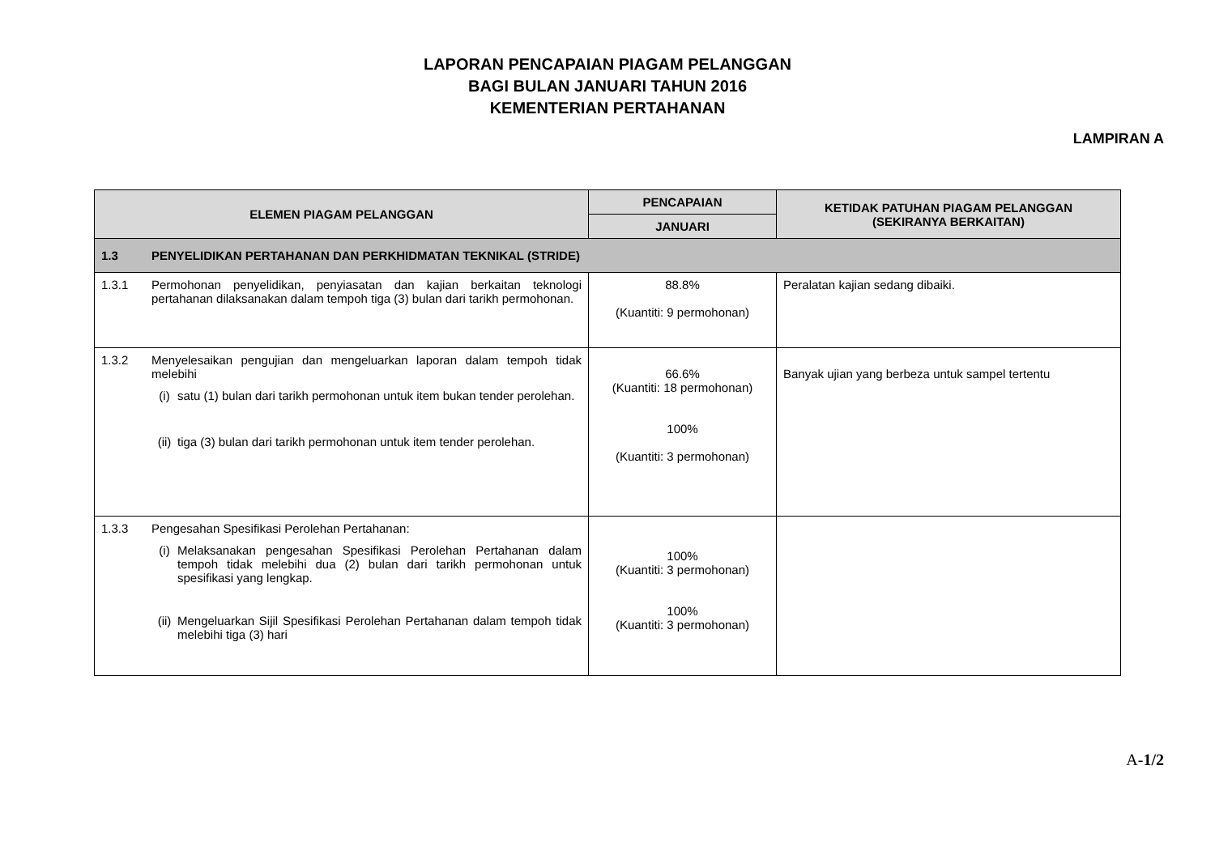LAPORAN PENCAPAIAN PIAGAM PELANGGAN
BAGI BULAN JANUARI TAHUN 2016
KEMENTERIAN PERTAHANAN
LAMPIRAN A
| ELEMEN PIAGAM PELANGGAN | PENCAPAIAN | KETIDAK PATUHAN PIAGAM PELANGGAN (SEKIRANYA BERKAITAN) |
| --- | --- | --- |
| | JANUARI | |
| 1.3 PENYELIDIKAN PERTAHANAN DAN PERKHIDMATAN TEKNIKAL (STRIDE) | | |
| 1.3.1 Permohonan penyelidikan, penyiasatan dan kajian berkaitan teknologi pertahanan dilaksanakan dalam tempoh tiga (3) bulan dari tarikh permohonan. | 88.8% (Kuantiti: 9 permohonan) | Peralatan kajian sedang dibaiki. |
| 1.3.2 Menyelesaikan pengujian dan mengeluarkan laporan dalam tempoh tidak melebihi (i) satu (1) bulan dari tarikh permohonan untuk item bukan tender perolehan. (ii) tiga (3) bulan dari tarikh permohonan untuk item tender perolehan. | 66.6% (Kuantiti: 18 permohonan) 100% (Kuantiti: 3 permohonan) | Banyak ujian yang berbeza untuk sampel tertentu |
| 1.3.3 Pengesahan Spesifikasi Perolehan Pertahanan: (i) Melaksanakan pengesahan Spesifikasi Perolehan Pertahanan dalam tempoh tidak melebihi dua (2) bulan dari tarikh permohonan untuk spesifikasi yang lengkap. (ii) Mengeluarkan Sijil Spesifikasi Perolehan Pertahanan dalam tempoh tidak melebihi tiga (3) hari | 100% (Kuantiti: 3 permohonan) 100% (Kuantiti: 3 permohonan) | |
A-1/2